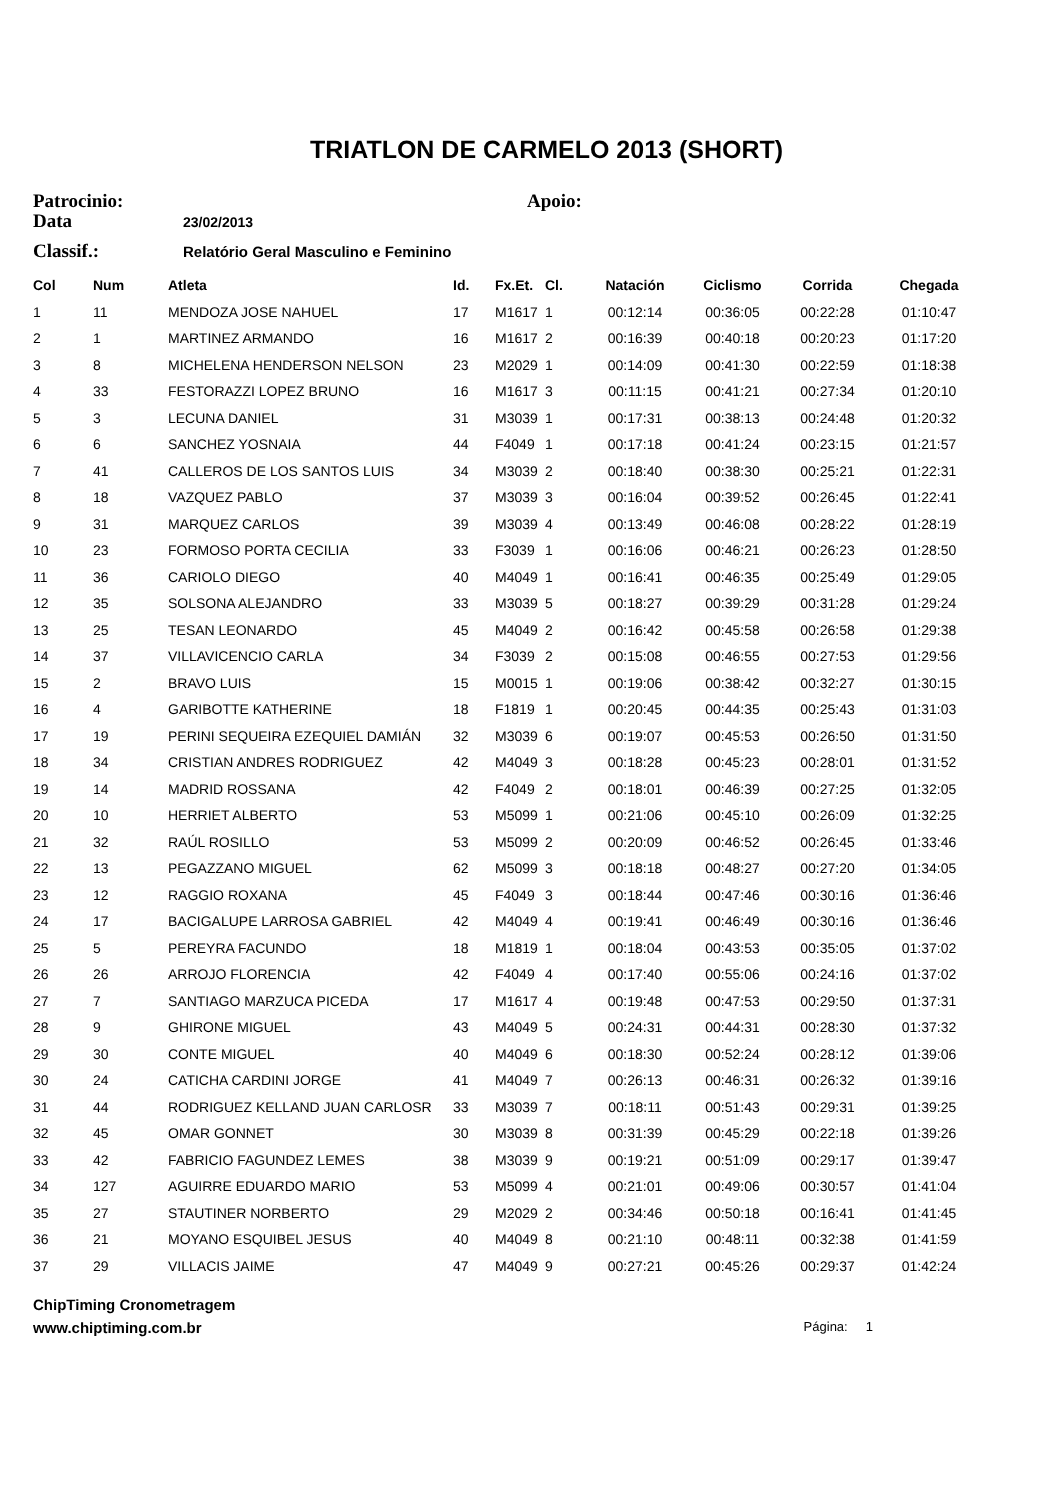TRIATLON DE CARMELO 2013 (SHORT)
Patrocinio: Apoio:
Data 23/02/2013
Classif.: Relatório Geral Masculino e Feminino
| Col | Num | Atleta | Id. | Fx.Et. | Cl. | Natación | Ciclismo | Corrida | Chegada |
| --- | --- | --- | --- | --- | --- | --- | --- | --- | --- |
| 1 | 11 | MENDOZA JOSE NAHUEL | 17 | M1617 | 1 | 00:12:14 | 00:36:05 | 00:22:28 | 01:10:47 |
| 2 | 1 | MARTINEZ ARMANDO | 16 | M1617 | 2 | 00:16:39 | 00:40:18 | 00:20:23 | 01:17:20 |
| 3 | 8 | MICHELENA HENDERSON NELSON | 23 | M2029 | 1 | 00:14:09 | 00:41:30 | 00:22:59 | 01:18:38 |
| 4 | 33 | FESTORAZZI LOPEZ BRUNO | 16 | M1617 | 3 | 00:11:15 | 00:41:21 | 00:27:34 | 01:20:10 |
| 5 | 3 | LECUNA DANIEL | 31 | M3039 | 1 | 00:17:31 | 00:38:13 | 00:24:48 | 01:20:32 |
| 6 | 6 | SANCHEZ YOSNAIA | 44 | F4049 | 1 | 00:17:18 | 00:41:24 | 00:23:15 | 01:21:57 |
| 7 | 41 | CALLEROS DE LOS SANTOS LUIS | 34 | M3039 | 2 | 00:18:40 | 00:38:30 | 00:25:21 | 01:22:31 |
| 8 | 18 | VAZQUEZ PABLO | 37 | M3039 | 3 | 00:16:04 | 00:39:52 | 00:26:45 | 01:22:41 |
| 9 | 31 | MARQUEZ CARLOS | 39 | M3039 | 4 | 00:13:49 | 00:46:08 | 00:28:22 | 01:28:19 |
| 10 | 23 | FORMOSO PORTA CECILIA | 33 | F3039 | 1 | 00:16:06 | 00:46:21 | 00:26:23 | 01:28:50 |
| 11 | 36 | CARIOLO DIEGO | 40 | M4049 | 1 | 00:16:41 | 00:46:35 | 00:25:49 | 01:29:05 |
| 12 | 35 | SOLSONA ALEJANDRO | 33 | M3039 | 5 | 00:18:27 | 00:39:29 | 00:31:28 | 01:29:24 |
| 13 | 25 | TESAN LEONARDO | 45 | M4049 | 2 | 00:16:42 | 00:45:58 | 00:26:58 | 01:29:38 |
| 14 | 37 | VILLAVICENCIO CARLA | 34 | F3039 | 2 | 00:15:08 | 00:46:55 | 00:27:53 | 01:29:56 |
| 15 | 2 | BRAVO LUIS | 15 | M0015 | 1 | 00:19:06 | 00:38:42 | 00:32:27 | 01:30:15 |
| 16 | 4 | GARIBOTTE KATHERINE | 18 | F1819 | 1 | 00:20:45 | 00:44:35 | 00:25:43 | 01:31:03 |
| 17 | 19 | PERINI SEQUEIRA EZEQUIEL DAMIÁN | 32 | M3039 | 6 | 00:19:07 | 00:45:53 | 00:26:50 | 01:31:50 |
| 18 | 34 | CRISTIAN ANDRES RODRIGUEZ | 42 | M4049 | 3 | 00:18:28 | 00:45:23 | 00:28:01 | 01:31:52 |
| 19 | 14 | MADRID ROSSANA | 42 | F4049 | 2 | 00:18:01 | 00:46:39 | 00:27:25 | 01:32:05 |
| 20 | 10 | HERRIET ALBERTO | 53 | M5099 | 1 | 00:21:06 | 00:45:10 | 00:26:09 | 01:32:25 |
| 21 | 32 | RAÚL ROSILLO | 53 | M5099 | 2 | 00:20:09 | 00:46:52 | 00:26:45 | 01:33:46 |
| 22 | 13 | PEGAZZANO MIGUEL | 62 | M5099 | 3 | 00:18:18 | 00:48:27 | 00:27:20 | 01:34:05 |
| 23 | 12 | RAGGIO ROXANA | 45 | F4049 | 3 | 00:18:44 | 00:47:46 | 00:30:16 | 01:36:46 |
| 24 | 17 | BACIGALUPE LARROSA GABRIEL | 42 | M4049 | 4 | 00:19:41 | 00:46:49 | 00:30:16 | 01:36:46 |
| 25 | 5 | PEREYRA FACUNDO | 18 | M1819 | 1 | 00:18:04 | 00:43:53 | 00:35:05 | 01:37:02 |
| 26 | 26 | ARROJO FLORENCIA | 42 | F4049 | 4 | 00:17:40 | 00:55:06 | 00:24:16 | 01:37:02 |
| 27 | 7 | SANTIAGO MARZUCA PICEDA | 17 | M1617 | 4 | 00:19:48 | 00:47:53 | 00:29:50 | 01:37:31 |
| 28 | 9 | GHIRONE MIGUEL | 43 | M4049 | 5 | 00:24:31 | 00:44:31 | 00:28:30 | 01:37:32 |
| 29 | 30 | CONTE MIGUEL | 40 | M4049 | 6 | 00:18:30 | 00:52:24 | 00:28:12 | 01:39:06 |
| 30 | 24 | CATICHA CARDINI JORGE | 41 | M4049 | 7 | 00:26:13 | 00:46:31 | 00:26:32 | 01:39:16 |
| 31 | 44 | RODRIGUEZ KELLAND JUAN CARLOSR | 33 | M3039 | 7 | 00:18:11 | 00:51:43 | 00:29:31 | 01:39:25 |
| 32 | 45 | OMAR GONNET | 30 | M3039 | 8 | 00:31:39 | 00:45:29 | 00:22:18 | 01:39:26 |
| 33 | 42 | FABRICIO FAGUNDEZ LEMES | 38 | M3039 | 9 | 00:19:21 | 00:51:09 | 00:29:17 | 01:39:47 |
| 34 | 127 | AGUIRRE EDUARDO MARIO | 53 | M5099 | 4 | 00:21:01 | 00:49:06 | 00:30:57 | 01:41:04 |
| 35 | 27 | STAUTINER NORBERTO | 29 | M2029 | 2 | 00:34:46 | 00:50:18 | 00:16:41 | 01:41:45 |
| 36 | 21 | MOYANO ESQUIBEL JESUS | 40 | M4049 | 8 | 00:21:10 | 00:48:11 | 00:32:38 | 01:41:59 |
| 37 | 29 | VILLACIS JAIME | 47 | M4049 | 9 | 00:27:21 | 00:45:26 | 00:29:37 | 01:42:24 |
ChipTiming Cronometragem
www.chiptiming.com.br Página: 1